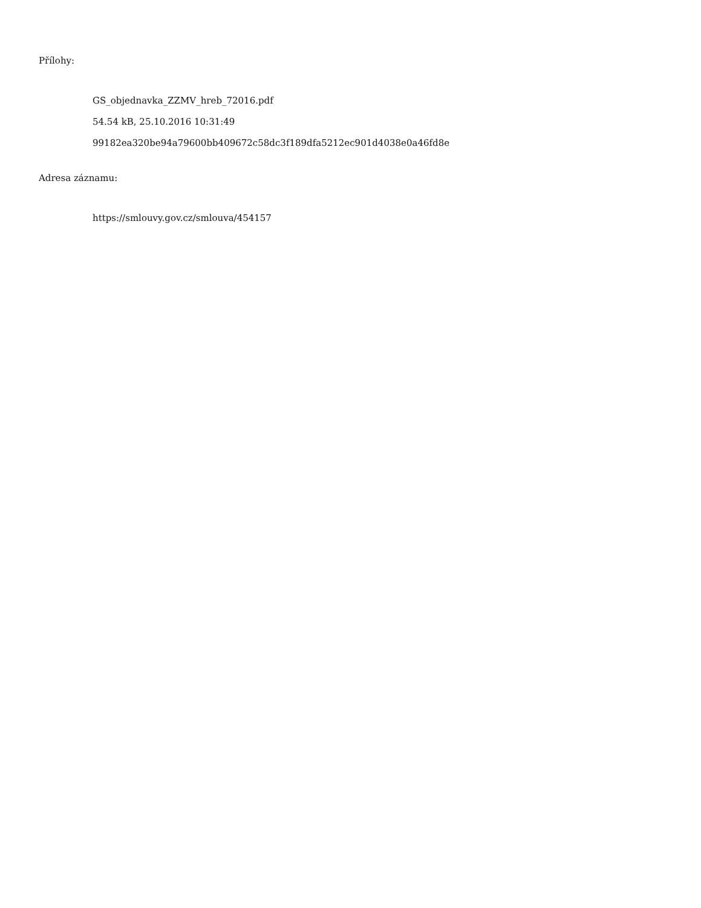Přílohy:
GS_objednavka_ZZMV_hreb_72016.pdf
54.54 kB, 25.10.2016 10:31:49
99182ea320be94a79600bb409672c58dc3f189dfa5212ec901d4038e0a46fd8e
Adresa záznamu:
https://smlouvy.gov.cz/smlouva/454157